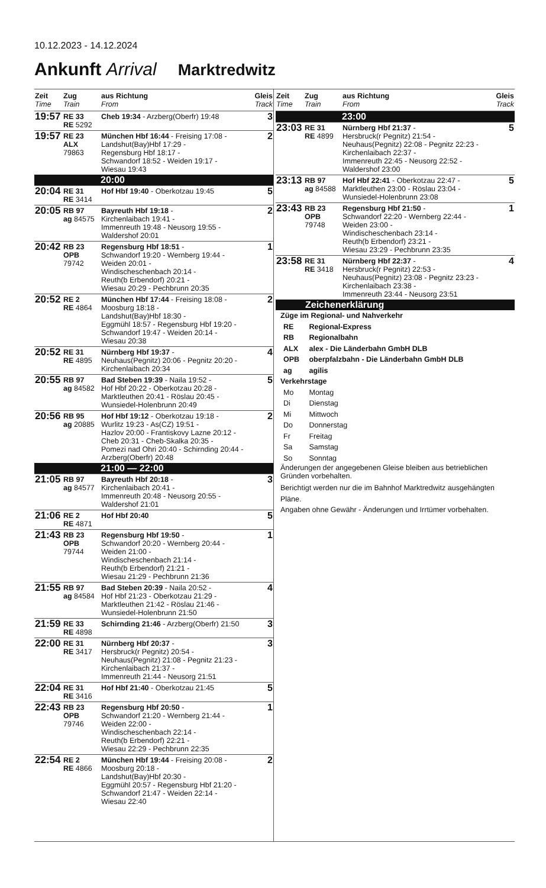10.12.2023 - 14.12.2024
Ankunft Arrival Marktredwitz
| Zeit Time | Zug Train | aus Richtung From | Gleis Track |
| --- | --- | --- | --- |
| 19:57 | RE 33 RE 5292 | Cheb 19:34 - Arzberg(Oberfr) 19:48 | 3 |
| 19:57 | RE 23 ALX 79863 | München Hbf 16:44 - Freising 17:08 - Landshut(Bay)Hbf 17:29 - Regensburg Hbf 18:17 - Schwandorf 18:52 - Weiden 19:17 - Wiesau 19:43 | 2 |
| 20:00 | | | |
| 20:04 | RE 31 RE 3414 | Hof Hbf 19:40 - Oberkotzau 19:45 | 5 |
| 20:05 | RB 97 ag 84575 | Bayreuth Hbf 19:18 - Kirchenlaibach 19:41 - Immenreuth 19:48 - Neusorg 19:55 - Waldershof 20:01 | 2 |
| 20:42 | RB 23 OPB 79742 | Regensburg Hbf 18:51 - Schwandorf 19:20 - Wernberg 19:44 - Weiden 20:01 - Windischeschenbach 20:14 - Reuth(b Erbendorf) 20:21 - Wiesau 20:29 - Pechbrunn 20:35 | 1 |
| 20:52 | RE 2 RE 4864 | München Hbf 17:44 - Freising 18:08 - Moosburg 18:18 - Landshut(Bay)Hbf 18:30 - Eggmühl 18:57 - Regensburg Hbf 19:20 - Schwandorf 19:47 - Weiden 20:14 - Wiesau 20:38 | 2 |
| 20:52 | RE 31 RE 4895 | Nürnberg Hbf 19:37 - Neuhaus(Pegnitz) 20:06 - Pegnitz 20:20 - Kirchenlaibach 20:34 | 4 |
| 20:55 | RB 97 ag 84582 | Bad Steben 19:39 - Naila 19:52 - Hof Hbf 20:22 - Oberkotzau 20:28 - Marktleuthen 20:41 - Röslau 20:45 - Wunsiedel-Holenbrunn 20:49 | 5 |
| 20:56 | RB 95 ag 20885 | Hof Hbf 19:12 - Oberkotzau 19:18 - Wurlitz 19:23 - As(CZ) 19:51 - Hazlov 20:00 - Frantiskovy Lazne 20:12 - Cheb 20:31 - Cheb-Skalka 20:35 - Pomezi nad Ohri 20:40 - Schirnding 20:44 - Arzberg(Oberfr) 20:48 | 2 |
| 21:00 — 22:00 | | | |
| 21:05 | RB 97 ag 84577 | Bayreuth Hbf 20:18 - Kirchenlaibach 20:41 - Immenreuth 20:48 - Neusorg 20:55 - Waldershof 21:01 | 3 |
| 21:06 | RE 2 RE 4871 | Hof Hbf 20:40 | 5 |
| 21:43 | RB 23 OPB 79744 | Regensburg Hbf 19:50 - Schwandorf 20:20 - Wernberg 20:44 - Weiden 21:00 - Windischeschenbach 21:14 - Reuth(b Erbendorf) 21:21 - Wiesau 21:29 - Pechbrunn 21:36 | 1 |
| 21:55 | RB 97 ag 84584 | Bad Steben 20:39 - Naila 20:52 - Hof Hbf 21:23 - Oberkotzau 21:29 - Marktleuthen 21:42 - Röslau 21:46 - Wunsiedel-Holenbrunn 21:50 | 4 |
| 21:59 | RE 33 RE 4898 | Schirnding 21:46 - Arzberg(Oberfr) 21:50 | 3 |
| 22:00 | RE 31 RE 3417 | Nürnberg Hbf 20:37 - Hersbruck(r Pegnitz) 20:54 - Neuhaus(Pegnitz) 21:08 - Pegnitz 21:23 - Kirchenlaibach 21:37 - Immenreuth 21:44 - Neusorg 21:51 | 3 |
| 22:04 | RE 31 RE 3416 | Hof Hbf 21:40 - Oberkotzau 21:45 | 5 |
| 22:43 | RB 23 OPB 79746 | Regensburg Hbf 20:50 - Schwandorf 21:20 - Wernberg 21:44 - Weiden 22:00 - Windischeschenbach 22:14 - Reuth(b Erbendorf) 22:21 - Wiesau 22:29 - Pechbrunn 22:35 | 1 |
| 22:54 | RE 2 RE 4866 | München Hbf 19:44 - Freising 20:08 - Moosburg 20:18 - Landshut(Bay)Hbf 20:30 - Eggmühl 20:57 - Regensburg Hbf 21:20 - Schwandorf 21:47 - Weiden 22:14 - Wiesau 22:40 | 2 |
| Zeit Time | Zug Train | aus Richtung From | Gleis Track |
| --- | --- | --- | --- |
| 23:00 | | | |
| 23:03 | RE 31 RE 4899 | Nürnberg Hbf 21:37 - Hersbruck(r Pegnitz) 21:54 - Neuhaus(Pegnitz) 22:08 - Pegnitz 22:23 - Kirchenlaibach 22:37 - Immenreuth 22:45 - Neusorg 22:52 - Waldershof 23:00 | 5 |
| 23:13 | RB 97 ag 84588 | Hof Hbf 22:41 - Oberkotzau 22:47 - Marktleuthen 23:00 - Röslau 23:04 - Wunsiedel-Holenbrunn 23:08 | 5 |
| 23:43 | RB 23 OPB 79748 | Regensburg Hbf 21:50 - Schwandorf 22:20 - Wernberg 22:44 - Weiden 23:00 - Windischeschenbach 23:14 - Reuth(b Erbendorf) 23:21 - Wiesau 23:29 - Pechbrunn 23:35 | 1 |
| 23:58 | RE 31 RE 3418 | Nürnberg Hbf 22:37 - Hersbruck(r Pegnitz) 22:53 - Neuhaus(Pegnitz) 23:08 - Pegnitz 23:23 - Kirchenlaibach 23:38 - Immenreuth 23:44 - Neusorg 23:51 | 4 |
| Zeichenerklärung | | | |
Züge im Regional- und Nahverkehr
RE Regional-Express
RB Regionalbahn
ALX alex - Die Länderbahn GmbH DLB
OPB oberpfalzbahn - Die Länderbahn GmbH DLB
ag agilis
Verkehrstage
Mo Montag
Di Dienstag
Mi Mittwoch
Do Donnerstag
Fr Freitag
Sa Samstag
So Sonntag
Änderungen der angegebenen Gleise bleiben aus betrieblichen Gründen vorbehalten.
Berichtigt werden nur die im Bahnhof Marktredwitz ausgehängten Pläne.
Angaben ohne Gewähr - Änderungen und Irrtümer vorbehalten.